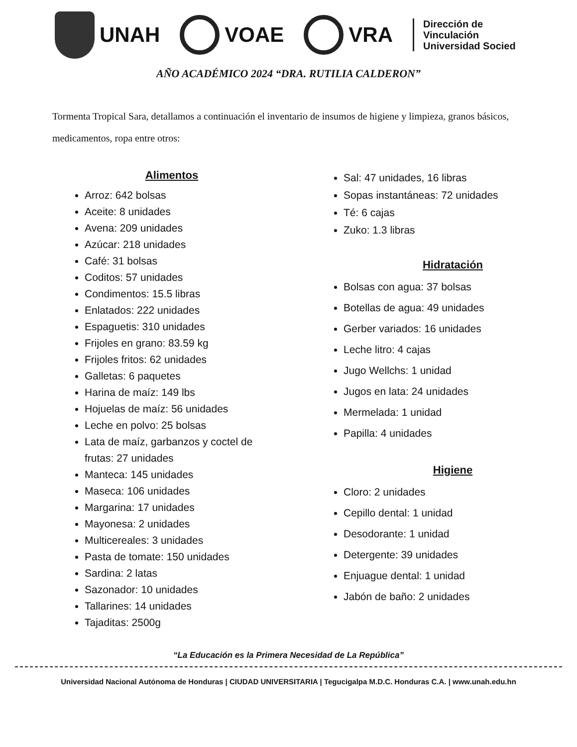UNAH VOAE VRA
Dirección de
Vinculación
Universidad Socied
AÑO ACADÉMICO 2024 “DRA. RUTILIA CALDERON”
Tormenta Tropical Sara, detallamos a continuación el inventario de insumos de higiene y limpieza, granos básicos, medicamentos, ropa entre otros:
Alimentos
Arroz: 642 bolsas
Aceite: 8 unidades
Avena: 209 unidades
Azúcar: 218 unidades
Café: 31 bolsas
Coditos: 57 unidades
Condimentos: 15.5 libras
Enlatados: 222 unidades
Espaguetis: 310 unidades
Frijoles en grano: 83.59 kg
Frijoles fritos: 62 unidades
Galletas: 6 paquetes
Harina de maíz: 149 lbs
Hojuelas de maíz: 56 unidades
Leche en polvo: 25 bolsas
Lata de maíz, garbanzos y coctel de frutas: 27 unidades
Manteca: 145 unidades
Maseca: 106 unidades
Margarina: 17 unidades
Mayonesa: 2 unidades
Multicereales: 3 unidades
Pasta de tomate: 150 unidades
Sardina: 2 latas
Sazonador: 10 unidades
Tallarines: 14 unidades
Tajaditas: 2500g
Sal: 47 unidades, 16 libras
Sopas instantáneas: 72 unidades
Té: 6 cajas
Zuko: 1.3 libras
Hidratación
Bolsas con agua: 37 bolsas
Botellas de agua: 49 unidades
Gerber variados: 16 unidades
Leche litro: 4 cajas
Jugo Wellchs: 1 unidad
Jugos en lata: 24 unidades
Mermelada: 1 unidad
Papilla: 4 unidades
Higiene
Cloro: 2 unidades
Cepillo dental: 1 unidad
Desodorante: 1 unidad
Detergente: 39 unidades
Enjuague dental: 1 unidad
Jabón de baño: 2 unidades
“La Educación es la Primera Necesidad de La República”
Universidad Nacional Autónoma de Honduras | CIUDAD UNIVERSITARIA | Tegucigalpa M.D.C. Honduras C.A. | www.unah.edu.hn